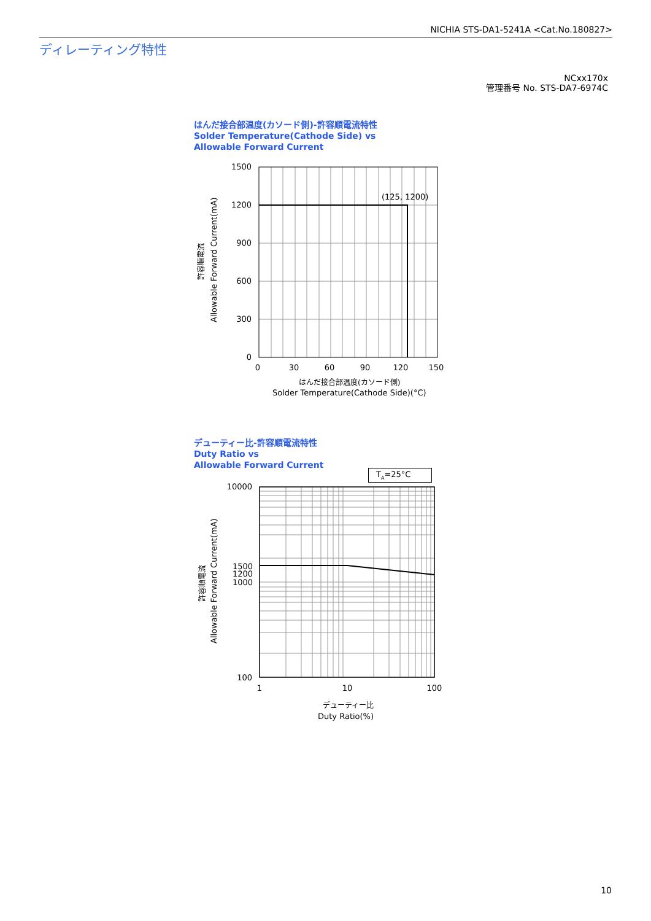NICHIA STS-DA1-5241A <Cat.No.180827>
ディレーティング特性
NCxx170x
管理番号 No. STS-DA7-6974C
はんだ接合部温度(カソード側)-許容順電流特性
Solder Temperature(Cathode Side) vs
Allowable Forward Current
許容順電流
Allowable Forward Current(mA)
1500
1200
900
600
300
0
0
30
60
90
120
150
(125, 1200)
はんだ接合部温度(カソード側)
Solder Temperature(Cathode Side)(°C)
デューティー比-許容順電流特性
Duty Ratio vs
Allowable Forward Current
T<sub>A</sub>=25°C
許容順電流
Allowable Forward Current(mA)
10000
1500
1200
1000
100
1
10
100
デューティー比
Duty Ratio(%)
10